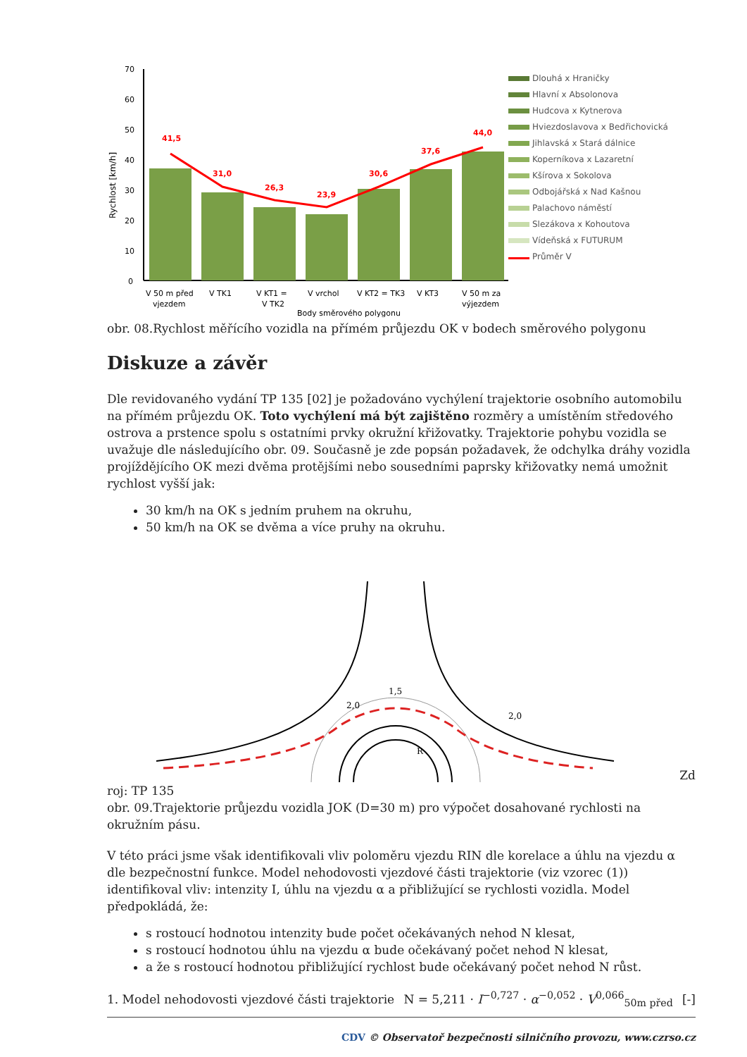Rychlost [km/h]
70
60
50
40
30
20
10
0
41,5
31,0
26,3
23,9
30,6
37,6
44,0
V 50 m před
vjezdem
V TK1
V KT1 =
V TK2
V vrchol
V KT2 = TK3
V KT3
V 50 m za
výjezdem
Body směrového polygonu
Dlouhá x Hraničky
Hlavní x Absolonova
Hudcova x Kytnerova
Hviezdoslavova x Bedřichovická
Jihlavská x Stará dálnice
Koperníkova x Lazaretní
Kšírova x Sokolova
Odbojářská x Nad Kašnou
Palachovo náměstí
Slezákova x Kohoutova
Vídeňská x FUTURUM
Průměr V
obr. 08.Rychlost měřícího vozidla na přímém průjezdu OK v bodech směrového polygonu
Diskuze a závěr
Dle revidovaného vydání TP 135 [02] je požadováno vychýlení trajektorie osobního automobilu na přímém průjezdu OK. Toto vychýlení má být zajištěno rozměry a umístěním středového ostrova a prstence spolu s ostatními prvky okružní křižovatky. Trajektorie pohybu vozidla se uvažuje dle následujícího obr. 09. Současně je zde popsán požadavek, že odchylka dráhy vozidla projíždějícího OK mezi dvěma protějšími nebo sousedními paprsky křižovatky nemá umožnit rychlost vyšší jak:
30 km/h na OK s jedním pruhem na okruhu,
50 km/h na OK se dvěma a více pruhy na okruhu.
2,0
1,5
2,0
R
Zd
roj: TP 135
obr. 09.Trajektorie průjezdu vozidla JOK (D=30 m) pro výpočet dosahované rychlosti na okružním pásu.
V této práci jsme však identifikovali vliv poloměru vjezdu RIN dle korelace a úhlu na vjezdu α dle bezpečnostní funkce. Model nehodovosti vjezdové části trajektorie (viz vzorec (1)) identifikoval vliv: intenzity I, úhlu na vjezdu α a přibližující se rychlosti vozidla. Model předpokládá, že:
s rostoucí hodnotou intenzity bude počet očekávaných nehod N klesat,
s rostoucí hodnotou úhlu na vjezdu α bude očekávaný počet nehod N klesat,
a že s rostoucí hodnotou přibližující rychlost bude očekávaný počet nehod N růst.
1. Model nehodovosti vjezdové části trajektorie N = 5,211 · I<sup>−0,727</sup> · α<sup>−0,052</sup> · V<sup>0,066</sup><sub>50m před</sub> [-]
CDV © Observatoř bezpečnosti silničního provozu, www.czrso.cz